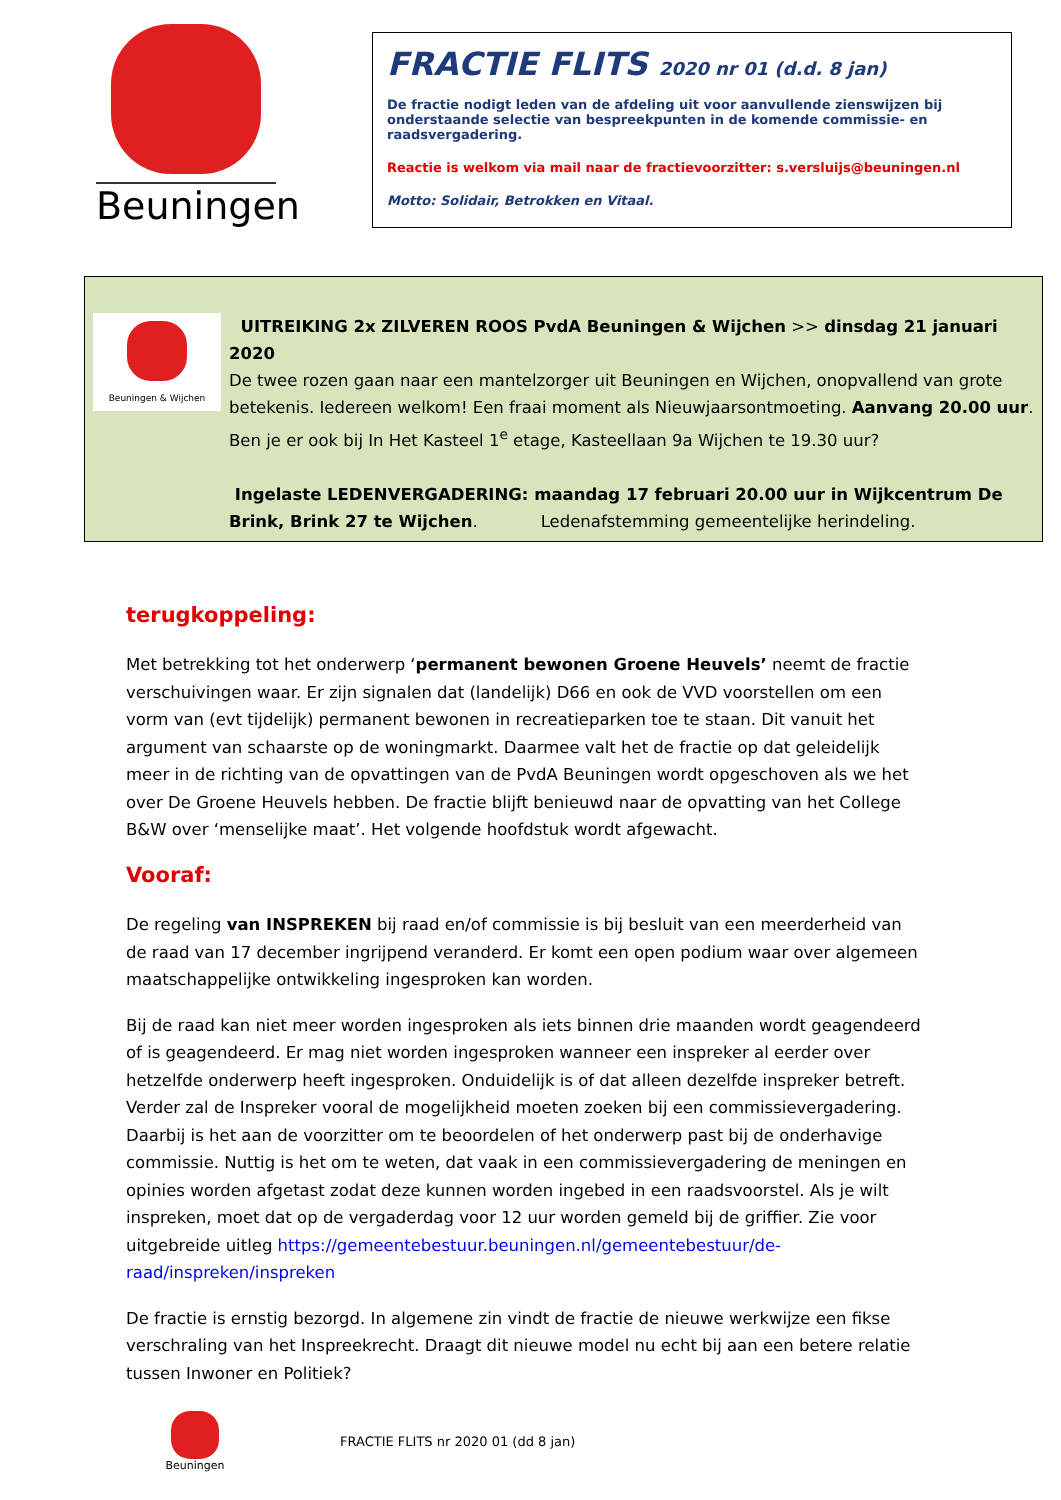Beuningen
FRACTIE FLITS 2020 nr 01 (d.d. 8 jan)
De fractie nodigt leden van de afdeling uit voor aanvullende zienswijzen bij onderstaande selectie van bespreekpunten in de komende commissie- en raadsvergadering.
Reactie is welkom via mail naar de fractievoorzitter: s.versluijs@beuningen.nl
Motto: Solidair, Betrokken en Vitaal.
Beuningen & Wijchen
UITREIKING 2x ZILVEREN ROOS PvdA Beuningen & Wijchen >> dinsdag 21 januari 2020
De twee rozen gaan naar een mantelzorger uit Beuningen en Wijchen, onopvallend van grote betekenis. Iedereen welkom! Een fraai moment als Nieuwjaarsontmoeting. Aanvang 20.00 uur. Ben je er ook bij In Het Kasteel 1<sup>e</sup> etage, Kasteellaan 9a Wijchen te 19.30 uur?
Ingelaste LEDENVERGADERING: maandag 17 februari 20.00 uur in Wijkcentrum De Brink, Brink 27 te Wijchen. Ledenafstemming gemeentelijke herindeling.
terugkoppeling:
Met betrekking tot het onderwerp ‘permanent bewonen Groene Heuvels’ neemt de fractie verschuivingen waar. Er zijn signalen dat (landelijk) D66 en ook de VVD voorstellen om een vorm van (evt tijdelijk) permanent bewonen in recreatieparken toe te staan. Dit vanuit het argument van schaarste op de woningmarkt. Daarmee valt het de fractie op dat geleidelijk meer in de richting van de opvattingen van de PvdA Beuningen wordt opgeschoven als we het over De Groene Heuvels hebben. De fractie blijft benieuwd naar de opvatting van het College B&W over ‘menselijke maat’. Het volgende hoofdstuk wordt afgewacht.
Vooraf:
De regeling van INSPREKEN bij raad en/of commissie is bij besluit van een meerderheid van de raad van 17 december ingrijpend veranderd. Er komt een open podium waar over algemeen maatschappelijke ontwikkeling ingesproken kan worden.
Bij de raad kan niet meer worden ingesproken als iets binnen drie maanden wordt geagendeerd of is geagendeerd. Er mag niet worden ingesproken wanneer een inspreker al eerder over hetzelfde onderwerp heeft ingesproken. Onduidelijk is of dat alleen dezelfde inspreker betreft. Verder zal de Inspreker vooral de mogelijkheid moeten zoeken bij een commissievergadering. Daarbij is het aan de voorzitter om te beoordelen of het onderwerp past bij de onderhavige commissie. Nuttig is het om te weten, dat vaak in een commissievergadering de meningen en opinies worden afgetast zodat deze kunnen worden ingebed in een raadsvoorstel. Als je wilt inspreken, moet dat op de vergaderdag voor 12 uur worden gemeld bij de griffier. Zie voor uitgebreide uitleg https://gemeentebestuur.beuningen.nl/gemeentebestuur/de-raad/inspreken/inspreken
De fractie is ernstig bezorgd. In algemene zin vindt de fractie de nieuwe werkwijze een fikse verschraling van het Inspreekrecht. Draagt dit nieuwe model nu echt bij aan een betere relatie tussen Inwoner en Politiek?
Beuningen
FRACTIE FLITS nr 2020 01 (dd 8 jan)